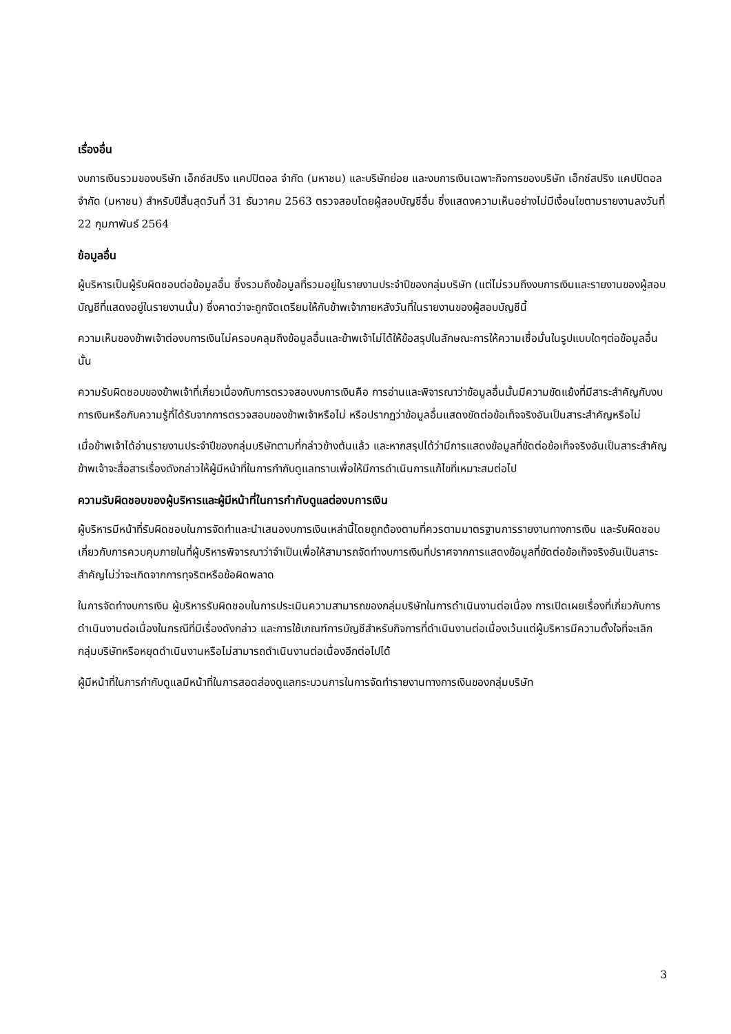เรื่องอื่น
งบการเงินรวมของบริษัท เอ็กซ์สปริง แคปปิตอล จำกัด (มหาชน) และบริษัทย่อย และงบการเงินเฉพาะกิจการของบริษัท เอ็กซ์สปริง แคปปิตอล จำกัด (มหาชน) สำหรับปีสิ้นสุดวันที่ 31 ธันวาคม 2563 ตรวจสอบโดยผู้สอบบัญชีอื่น ซึ่งแสดงความเห็นอย่างไม่มีเงื่อนไขตามรายงานลงวันที่ 22 กุมภาพันธ์ 2564
ข้อมูลอื่น
ผู้บริหารเป็นผู้รับผิดชอบต่อข้อมูลอื่น ซึ่งรวมถึงข้อมูลที่รวมอยู่ในรายงานประจำปีของกลุ่มบริษัท (แต่ไม่รวมถึงงบการเงินและรายงานของผู้สอบบัญชีที่แสดงอยู่ในรายงานนั้น) ซึ่งคาดว่าจะถูกจัดเตรียมให้กับข้าพเจ้าภายหลังวันที่ในรายงานของผู้สอบบัญชีนี้
ความเห็นของข้าพเจ้าต่องบการเงินไม่ครอบคลุมถึงข้อมูลอื่นและข้าพเจ้าไม่ได้ให้ข้อสรุปในลักษณะการให้ความเชื่อมั่นในรูปแบบใดๆต่อข้อมูลอื่นนั้น
ความรับผิดชอบของข้าพเจ้าที่เกี่ยวเนื่องกับการตรวจสอบงบการเงินคือ การอ่านและพิจารณาว่าข้อมูลอื่นนั้นมีความขัดแย้งที่มีสาระสำคัญกับงบการเงินหรือกับความรู้ที่ได้รับจากการตรวจสอบของข้าพเจ้าหรือไม่ หรือปรากฏว่าข้อมูลอื่นแสดงขัดต่อข้อเท็จจริงอันเป็นสาระสำคัญหรือไม่
เมื่อข้าพเจ้าได้อ่านรายงานประจำปีของกลุ่มบริษัทตามที่กล่าวข้างต้นแล้ว และหากสรุปได้ว่ามีการแสดงข้อมูลที่ขัดต่อข้อเท็จจริงอันเป็นสาระสำคัญ ข้าพเจ้าจะสื่อสารเรื่องดังกล่าวให้ผู้มีหน้าที่ในการกำกับดูแลทราบเพื่อให้มีการดำเนินการแก้ไขที่เหมาะสมต่อไป
ความรับผิดชอบของผู้บริหารและผู้มีหน้าที่ในการกำกับดูแลต่องบการเงิน
ผู้บริหารมีหน้าที่รับผิดชอบในการจัดทำและนำเสนองบการเงินเหล่านี้โดยถูกต้องตามที่ควรตามมาตรฐานการรายงานทางการเงิน และรับผิดชอบเกี่ยวกับการควบคุมภายในที่ผู้บริหารพิจารณาว่าจำเป็นเพื่อให้สามารถจัดทำงบการเงินที่ปราศจากการแสดงข้อมูลที่ขัดต่อข้อเท็จจริงอันเป็นสาระสำคัญไม่ว่าจะเกิดจากการทุจริตหรือข้อผิดพลาด
ในการจัดทำงบการเงิน ผู้บริหารรับผิดชอบในการประเมินความสามารถของกลุ่มบริษัทในการดำเนินงานต่อเนื่อง การเปิดเผยเรื่องที่เกี่ยวกับการดำเนินงานต่อเนื่องในกรณีที่มีเรื่องดังกล่าว และการใช้เกณฑ์การบัญชีสำหรับกิจการที่ดำเนินงานต่อเนื่องเว้นแต่ผู้บริหารมีความตั้งใจที่จะเลิกกลุ่มบริษัทหรือหยุดดำเนินงานหรือไม่สามารถดำเนินงานต่อเนื่องอีกต่อไปได้
ผู้มีหน้าที่ในการกำกับดูแลมีหน้าที่ในการสอดส่องดูแลกระบวนการในการจัดทำรายงานทางการเงินของกลุ่มบริษัท
3